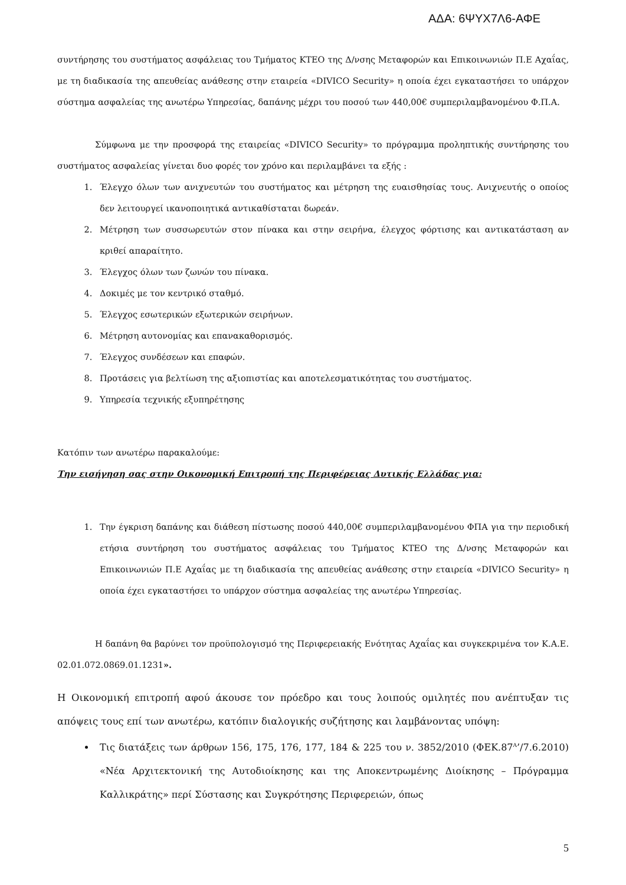ΑΔΑ: 6ΨΥΧ7Λ6-ΑΦΕ
συντήρησης του συστήματος ασφάλειας του Τμήματος ΚΤΕΟ της Δ/νσης Μεταφορών και Επικοινωνιών Π.Ε Αχαΐας, με τη διαδικασία της απευθείας ανάθεσης στην εταιρεία «DIVICO Security» η οποία έχει εγκαταστήσει το υπάρχον σύστημα ασφαλείας της ανωτέρω Υπηρεσίας, δαπάνης μέχρι του ποσού των 440,00€ συμπεριλαμβανομένου Φ.Π.Α.
Σύμφωνα με την προσφορά της εταιρείας «DIVICO Security» το πρόγραμμα προληπτικής συντήρησης του συστήματος ασφαλείας γίνεται δυο φορές τον χρόνο και περιλαμβάνει τα εξής :
1. Έλεγχο όλων των ανιχνευτών του συστήματος και μέτρηση της ευαισθησίας τους. Ανιχνευτής ο οποίος δεν λειτουργεί ικανοποιητικά αντικαθίσταται δωρεάν.
2. Μέτρηση των συσσωρευτών στον πίνακα και στην σειρήνα, έλεγχος φόρτισης και αντικατάσταση αν κριθεί απαραίτητο.
3. Έλεγχος όλων των ζωνών του πίνακα.
4. Δοκιμές με τον κεντρικό σταθμό.
5. Έλεγχος εσωτερικών εξωτερικών σειρήνων.
6. Μέτρηση αυτονομίας και επανακαθορισμός.
7. Έλεγχος συνδέσεων και επαφών.
8. Προτάσεις για βελτίωση της αξιοπιστίας και αποτελεσματικότητας του συστήματος.
9. Υπηρεσία τεχνικής εξυπηρέτησης
Κατόπιν των ανωτέρω παρακαλούμε:
Την εισήγηση σας στην Οικονομική Επιτροπή της Περιφέρειας Δυτικής Ελλάδας για:
1. Την έγκριση δαπάνης και διάθεση πίστωσης ποσού 440,00€ συμπεριλαμβανομένου ΦΠΑ για την περιοδική ετήσια συντήρηση του συστήματος ασφάλειας του Τμήματος ΚΤΕΟ της Δ/νσης Μεταφορών και Επικοινωνιών Π.Ε Αχαΐας με τη διαδικασία της απευθείας ανάθεσης στην εταιρεία «DIVICO Security» η οποία έχει εγκαταστήσει το υπάρχον σύστημα ασφαλείας της ανωτέρω Υπηρεσίας.
Η δαπάνη θα βαρύνει τον προϋπολογισμό της Περιφερειακής Ενότητας Αχαΐας και συγκεκριμένα τον Κ.Α.Ε. 02.01.072.0869.01.1231».
Η Οικονομική επιτροπή αφού άκουσε τον πρόεδρο και τους λοιπούς ομιλητές που ανέπτυξαν τις απόψεις τους επί των ανωτέρω, κατόπιν διαλογικής συζήτησης και λαμβάνοντας υπόψη:
Τις διατάξεις των άρθρων 156, 175, 176, 177, 184 & 225 του ν. 3852/2010 (ΦΕΚ.87<sup>Α</sup>’/7.6.2010) «Νέα Αρχιτεκτονική της Αυτοδιοίκησης και της Αποκεντρωμένης Διοίκησης – Πρόγραμμα Καλλικράτης» περί Σύστασης και Συγκρότησης Περιφερειών, όπως
5